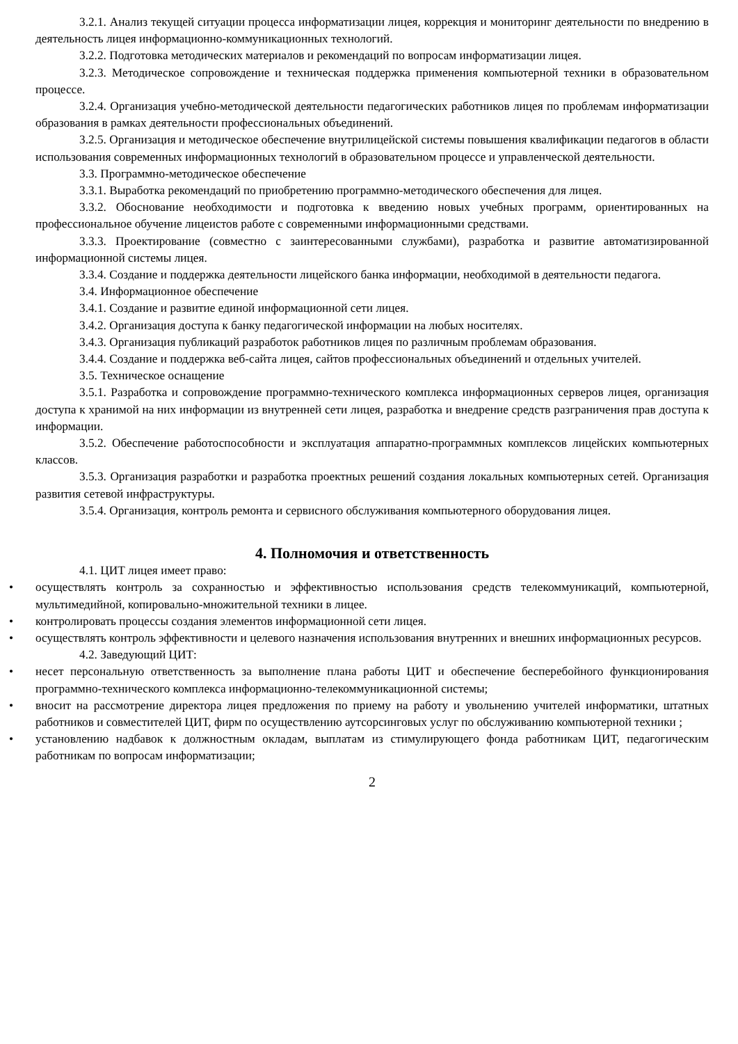3.2.1. Анализ текущей ситуации процесса информатизации лицея, коррекция и мониторинг деятельности по внедрению в деятельность лицея информационно-коммуникационных технологий.
3.2.2. Подготовка методических материалов и рекомендаций по вопросам информатизации лицея.
3.2.3. Методическое сопровождение и техническая поддержка применения компьютерной техники в образовательном процессе.
3.2.4. Организация учебно-методической деятельности педагогических работников лицея по проблемам информатизации образования в рамках деятельности профессиональных объединений.
3.2.5. Организация и методическое обеспечение внутрилицейской системы повышения квалификации педагогов в области использования современных информационных технологий в образовательном процессе и управленческой деятельности.
3.3. Программно-методическое обеспечение
3.3.1. Выработка рекомендаций по приобретению программно-методического обеспечения для лицея.
3.3.2. Обоснование необходимости и подготовка к введению новых учебных программ, ориентированных на профессиональное обучение лицеистов работе с современными информационными средствами.
3.3.3. Проектирование (совместно с заинтересованными службами), разработка и развитие автоматизированной информационной системы лицея.
3.3.4. Создание и поддержка деятельности лицейского банка информации, необходимой в деятельности педагога.
3.4. Информационное обеспечение
3.4.1. Создание и развитие единой информационной сети лицея.
3.4.2. Организация доступа к банку педагогической информации на любых носителях.
3.4.3. Организация публикаций разработок работников лицея по различным проблемам образования.
3.4.4. Создание и поддержка веб-сайта лицея, сайтов профессиональных объединений и отдельных учителей.
3.5. Техническое оснащение
3.5.1. Разработка и сопровождение программно-технического комплекса информационных серверов лицея, организация доступа к хранимой на них информации из внутренней сети лицея, разработка и внедрение средств разграничения прав доступа к информации.
3.5.2. Обеспечение работоспособности и эксплуатация аппаратно-программных комплексов лицейских компьютерных классов.
3.5.3. Организация разработки и разработка проектных решений создания локальных компьютерных сетей. Организация развития сетевой инфраструктуры.
3.5.4. Организация, контроль ремонта и сервисного обслуживания компьютерного оборудования лицея.
4. Полномочия и ответственность
4.1. ЦИТ лицея имеет право:
• осуществлять контроль за сохранностью и эффективностью использования средств телекоммуникаций, компьютерной, мультимедийной, копировально-множительной техники в лицее.
• контролировать процессы создания элементов информационной сети лицея.
• осуществлять контроль эффективности и целевого назначения использования внутренних и внешних информационных ресурсов.
4.2. Заведующий ЦИТ:
• несет персональную ответственность за выполнение плана работы ЦИТ и обеспечение бесперебойного функционирования программно-технического комплекса информационно-телекоммуникационной системы;
• вносит на рассмотрение директора лицея предложения по приему на работу и увольнению учителей информатики, штатных работников и совместителей ЦИТ, фирм по осуществлению аутсорсинговых услуг по обслуживанию компьютерной техники ;
• установлению надбавок к должностным окладам, выплатам из стимулирующего фонда работникам ЦИТ, педагогическим работникам по вопросам информатизации;
2